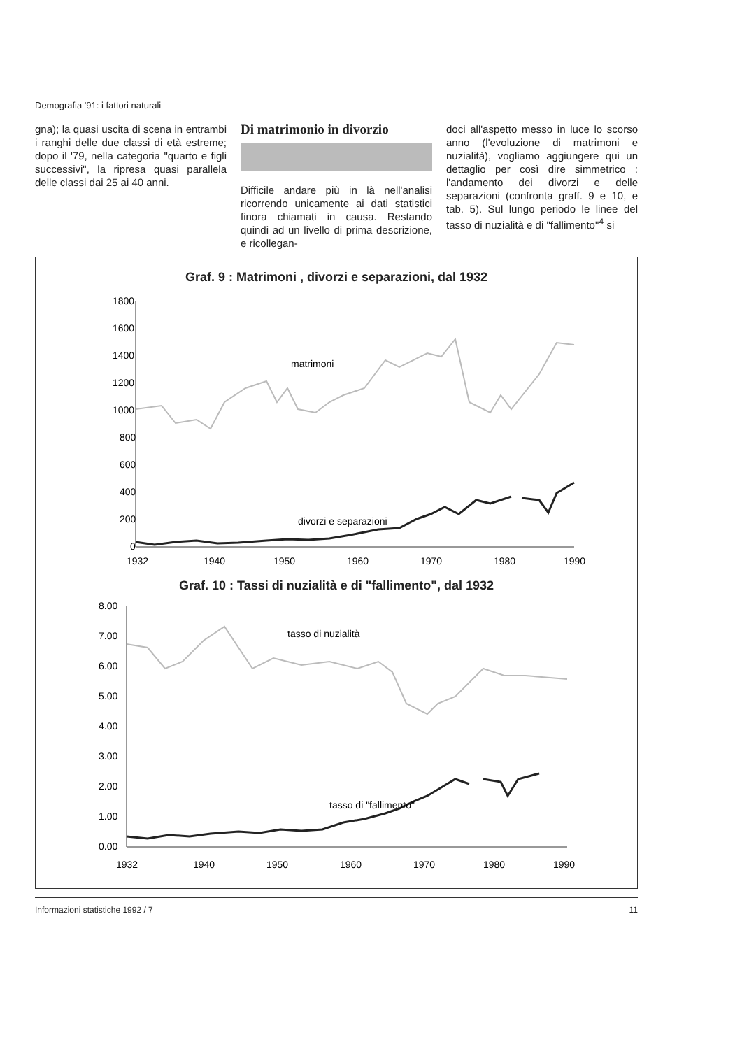Demografia '91: i fattori naturali
gna); la quasi uscita di scena in entrambi i ranghi delle due classi di età estreme; dopo il '79, nella categoria "quarto e figli successivi", la ripresa quasi parallela delle classi dai 25 ai 40 anni.
Di matrimonio in divorzio
Difficile andare più in là nell'analisi ricorrendo unicamente ai dati statistici finora chiamati in causa. Restando quindi ad un livello di prima descrizione, e ricollegan-
doci all'aspetto messo in luce lo scorso anno (l'evoluzione di matrimoni e nuzialità), vogliamo aggiungere qui un dettaglio per così dire simmetrico : l'andamento dei divorzi e delle separazioni (confronta graff. 9 e 10, e tab. 5). Sul lungo periodo le linee del tasso di nuzialità e di "fallimento"<sup>4</sup> si
Graf. 9 : Matrimoni , divorzi e separazioni, dal 1932
1800
1600
1400
1200
1000
800
600
400
200
0
matrimoni
divorzi e separazioni
1932
1940
1950
1960
1970
1980
1990
Graf. 10 : Tassi di nuzialità e di "fallimento", dal 1932
8.00
7.00
6.00
5.00
4.00
3.00
2.00
1.00
0.00
tasso di nuzialità
tasso di "fallimento"
1932
1940
1950
1960
1970
1980
1990
Informazioni statistiche 1992 / 7 11